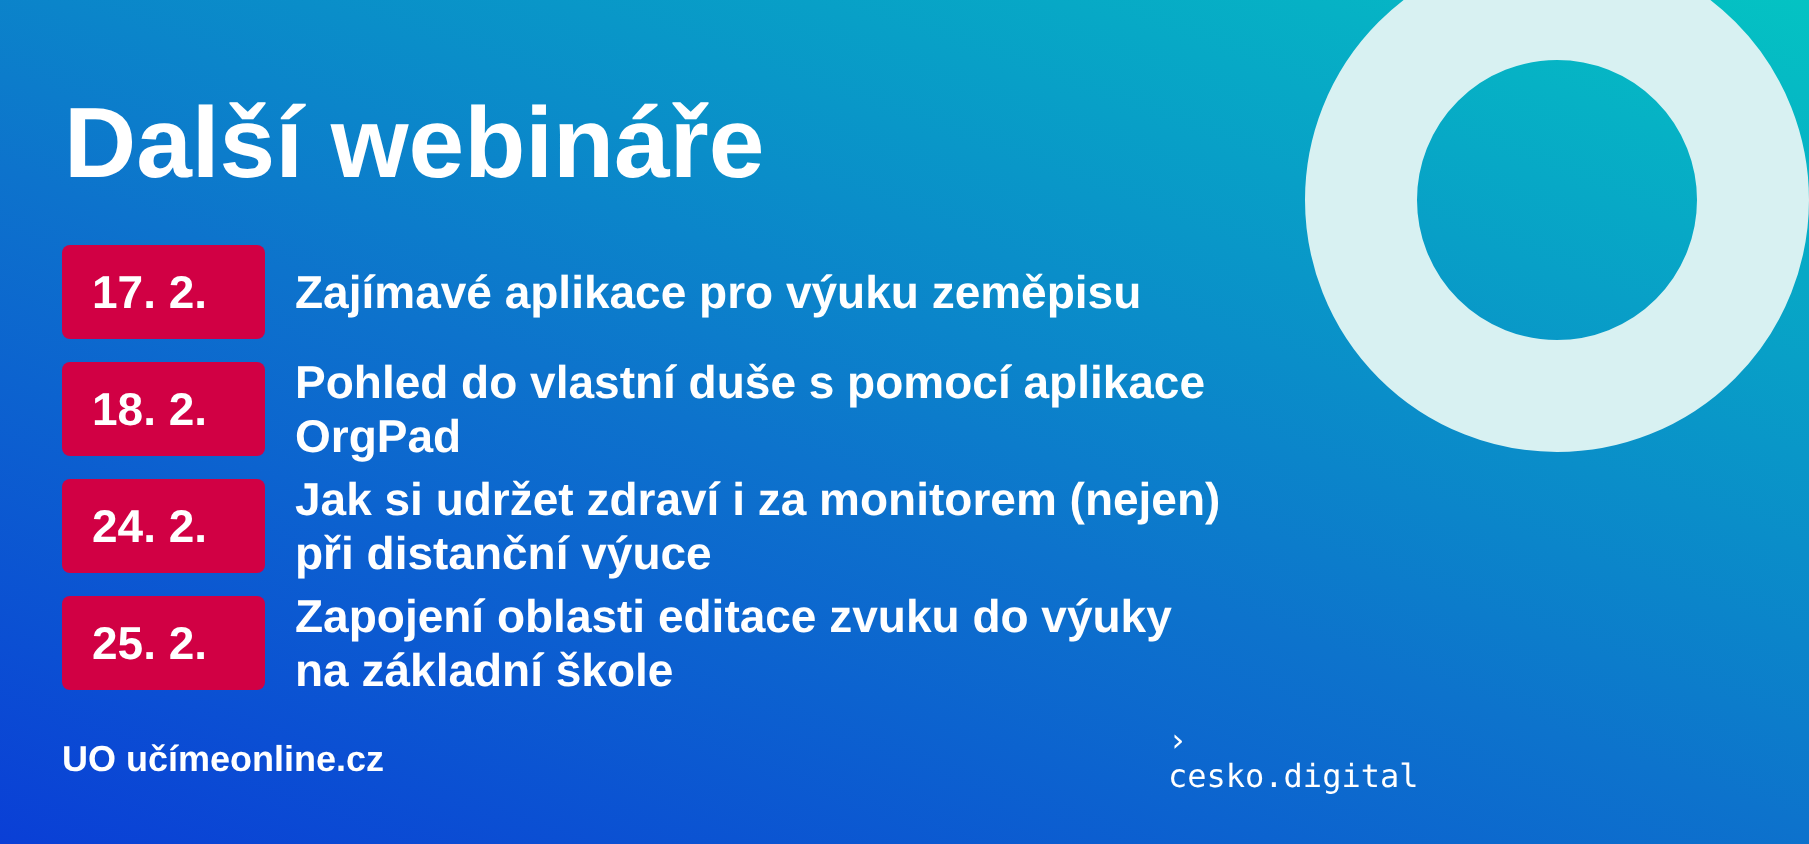Další webináře
17. 2.
Zajímavé aplikace pro výuku zeměpisu
18. 2.
Pohled do vlastní duše s pomocí aplikace
OrgPad
24. 2.
Jak si udržet zdraví i za monitorem (nejen)
při distanční výuce
25. 2.
Zapojení oblasti editace zvuku do výuky
na základní škole
UO učímeonline.cz
›
cesko.digital